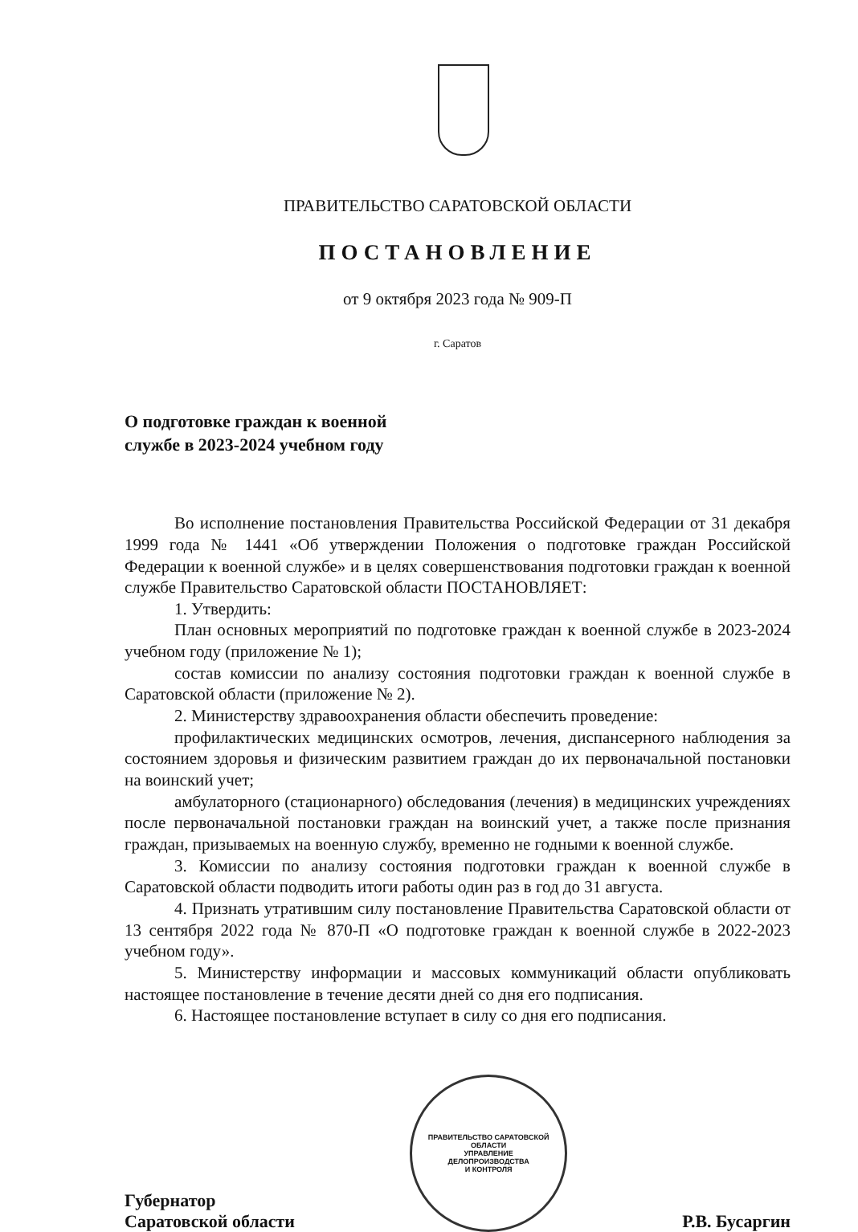ПРАВИТЕЛЬСТВО САРАТОВСКОЙ ОБЛАСТИ
ПОСТАНОВЛЕНИЕ
от 9 октября 2023 года № 909-П
г. Саратов
О подготовке граждан к военной
службе в 2023-2024 учебном году
Во исполнение постановления Правительства Российской Федерации от 31 декабря 1999 года № 1441 «Об утверждении Положения о подготовке граждан Российской Федерации к военной службе» и в целях совершенствования подготовки граждан к военной службе Правительство Саратовской области ПОСТАНОВЛЯЕТ:
1. Утвердить:
План основных мероприятий по подготовке граждан к военной службе в 2023-2024 учебном году (приложение № 1);
состав комиссии по анализу состояния подготовки граждан к военной службе в Саратовской области (приложение № 2).
2. Министерству здравоохранения области обеспечить проведение:
профилактических медицинских осмотров, лечения, диспансерного наблюдения за состоянием здоровья и физическим развитием граждан до их первоначальной постановки на воинский учет;
амбулаторного (стационарного) обследования (лечения) в медицинских учреждениях после первоначальной постановки граждан на воинский учет, а также после признания граждан, призываемых на военную службу, временно не годными к военной службе.
3. Комиссии по анализу состояния подготовки граждан к военной службе в Саратовской области подводить итоги работы один раз в год до 31 августа.
4. Признать утратившим силу постановление Правительства Саратовской области от 13 сентября 2022 года № 870-П «О подготовке граждан к военной службе в 2022-2023 учебном году».
5. Министерству информации и массовых коммуникаций области опубликовать настоящее постановление в течение десяти дней со дня его подписания.
6. Настоящее постановление вступает в силу со дня его подписания.
Губернатор
Саратовской области
ПРАВИТЕЛЬСТВО САРАТОВСКОЙ ОБЛАСТИ
УПРАВЛЕНИЕ
ДЕЛОПРОИЗВОДСТВА
И КОНТРОЛЯ
Р.В. Бусаргин